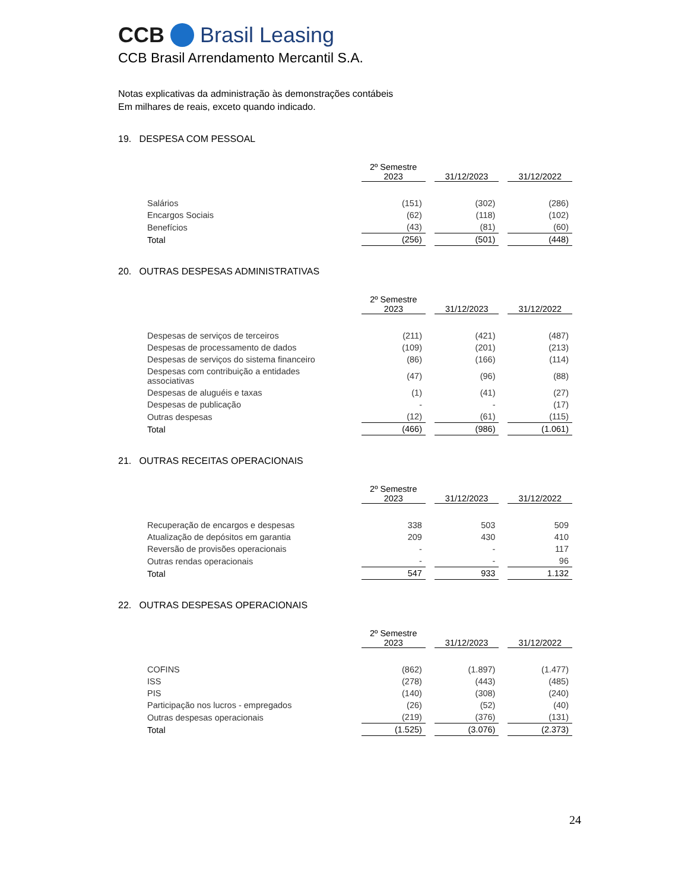CCB Brasil Leasing
CCB Brasil Arrendamento Mercantil S.A.
Notas explicativas da administração às demonstrações contábeis
Em milhares de reais, exceto quando indicado.
19. DESPESA COM PESSOAL
| | 2º Semestre 2023 | 31/12/2023 | 31/12/2022 |
| Salários | (151) | (302) | (286) |
| Encargos Sociais | (62) | (118) | (102) |
| Benefícios | (43) | (81) | (60) |
| Total | (256) | (501) | (448) |
20. OUTRAS DESPESAS ADMINISTRATIVAS
| | 2º Semestre 2023 | 31/12/2023 | 31/12/2022 |
| Despesas de serviços de terceiros | (211) | (421) | (487) |
| Despesas de processamento de dados | (109) | (201) | (213) |
| Despesas de serviços do sistema financeiro | (86) | (166) | (114) |
| Despesas com contribuição a entidades associativas | (47) | (96) | (88) |
| Despesas de aluguéis e taxas | (1) | (41) | (27) |
| Despesas de publicação | - | - | (17) |
| Outras despesas | (12) | (61) | (115) |
| Total | (466) | (986) | (1.061) |
21. OUTRAS RECEITAS OPERACIONAIS
| | 2º Semestre 2023 | 31/12/2023 | 31/12/2022 |
| Recuperação de encargos e despesas | 338 | 503 | 509 |
| Atualização de depósitos em garantia | 209 | 430 | 410 |
| Reversão de provisões operacionais | - | - | 117 |
| Outras rendas operacionais | - | - | 96 |
| Total | 547 | 933 | 1.132 |
22. OUTRAS DESPESAS OPERACIONAIS
| | 2º Semestre 2023 | 31/12/2023 | 31/12/2022 |
| COFINS | (862) | (1.897) | (1.477) |
| ISS | (278) | (443) | (485) |
| PIS | (140) | (308) | (240) |
| Participação nos lucros - empregados | (26) | (52) | (40) |
| Outras despesas operacionais | (219) | (376) | (131) |
| Total | (1.525) | (3.076) | (2.373) |
24